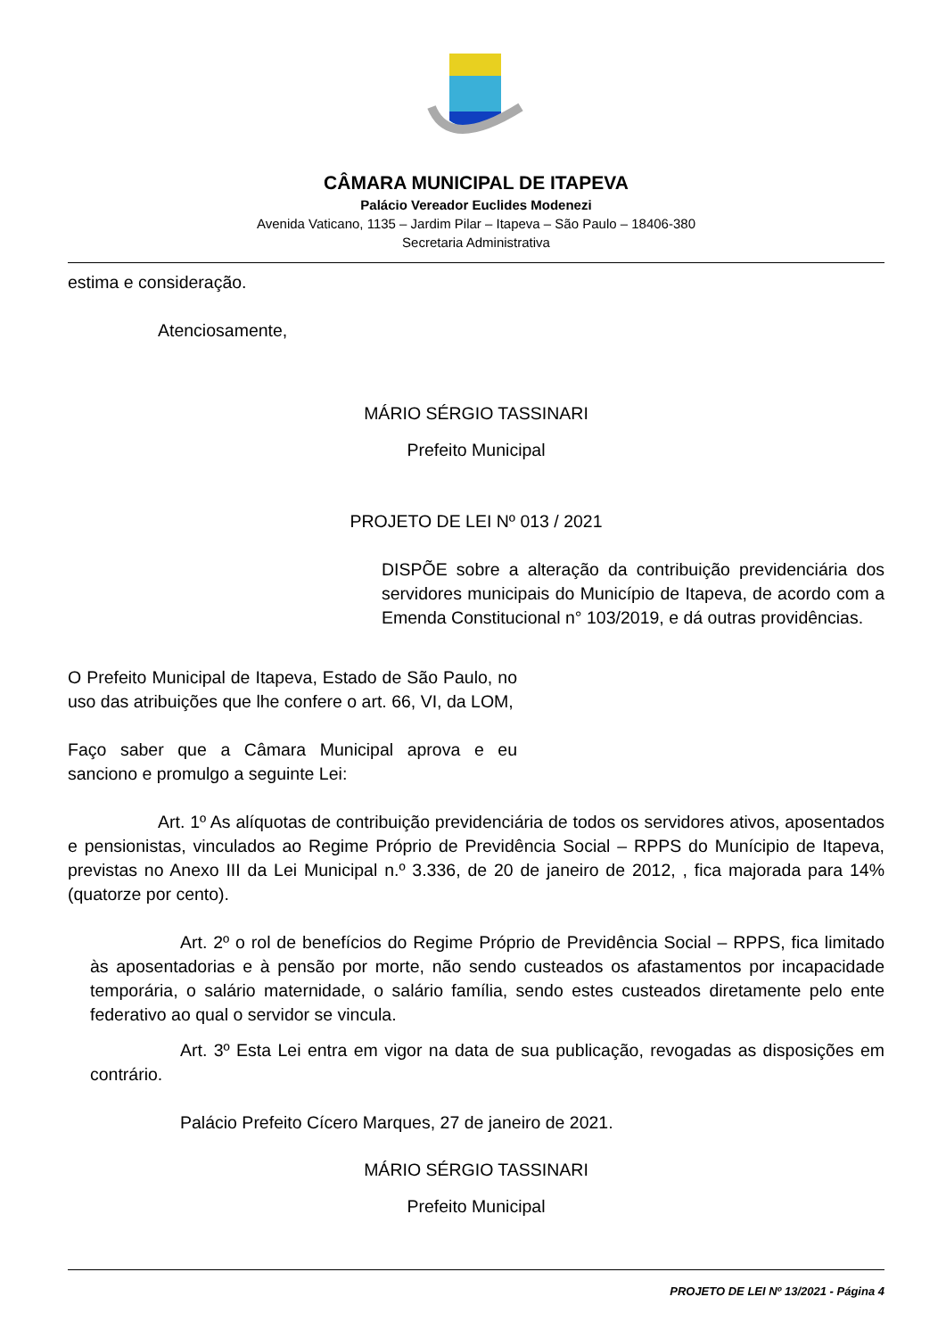CÂMARA MUNICIPAL DE ITAPEVA
Palácio Vereador Euclides Modenezi
Avenida Vaticano, 1135 – Jardim Pilar – Itapeva – São Paulo – 18406-380
Secretaria Administrativa
estima e consideração.
Atenciosamente,
MÁRIO SÉRGIO TASSINARI
Prefeito Municipal
PROJETO DE LEI Nº 013 / 2021
DISPÕE sobre a alteração da contribuição previdenciária dos servidores municipais do Município de Itapeva, de acordo com a Emenda Constitucional n° 103/2019, e dá outras providências.
O Prefeito Municipal de Itapeva, Estado de São Paulo, no uso das atribuições que lhe confere o art. 66, VI, da LOM,
Faço saber que a Câmara Municipal aprova e eu sanciono e promulgo a seguinte Lei:
Art. 1º As alíquotas de contribuição previdenciária de todos os servidores ativos, aposentados e pensionistas, vinculados ao Regime Próprio de Previdência Social – RPPS do Munícipio de Itapeva, previstas no Anexo III da Lei Municipal n.º 3.336, de 20 de janeiro de 2012, , fica majorada para 14% (quatorze por cento).
Art. 2º o rol de benefícios do Regime Próprio de Previdência Social – RPPS, fica limitado às aposentadorias e à pensão por morte, não sendo custeados os afastamentos por incapacidade temporária, o salário maternidade, o salário família, sendo estes custeados diretamente pelo ente federativo ao qual o servidor se vincula.
Art. 3º Esta Lei entra em vigor na data de sua publicação, revogadas as disposições em contrário.
Palácio Prefeito Cícero Marques, 27 de janeiro de 2021.
MÁRIO SÉRGIO TASSINARI
Prefeito Municipal
PROJETO DE LEI Nº 13/2021 - Página 4